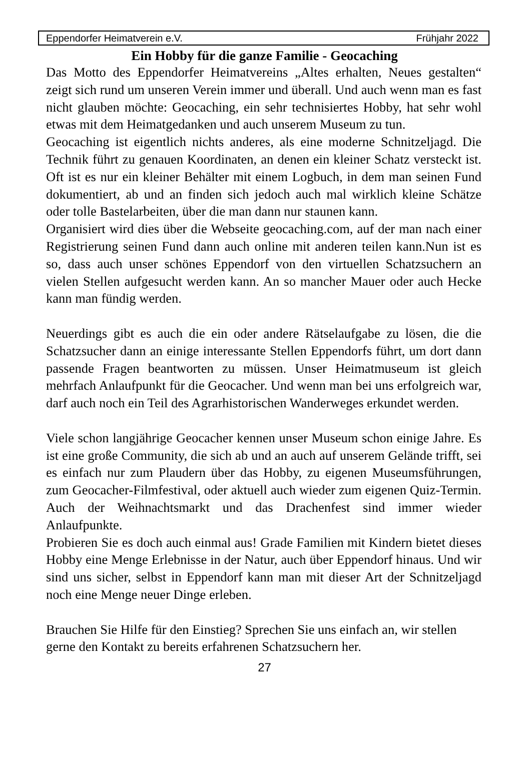Eppendorfer Heimatverein e.V. Frühjahr 2022
Ein Hobby für die ganze Familie - Geocaching
Das Motto des Eppendorfer Heimatvereins „Altes erhalten, Neues ge­stalten“ zeigt sich rund um unseren Verein immer und überall. Und auch wenn man es fast nicht glauben möchte: Geocaching, ein sehr tech­nisiertes Hobby, hat sehr wohl etwas mit dem Heimatgedanken und auch unserem Museum zu tun.
Geocaching ist eigentlich nichts anderes, als eine moderne Schnitzeljagd. Die Technik führt zu genauen Koordinaten, an denen ein kleiner Schatz versteckt ist. Oft ist es nur ein kleiner Behälter mit einem Logbuch, in dem man seinen Fund dokumentiert, ab und an finden sich jedoch auch mal wirklich kleine Schätze oder tolle Bastelarbeiten, über die man dann nur staunen kann.
Organisiert wird dies über die Webseite geocaching.com, auf der man nach einer Registrierung seinen Fund dann auch online mit anderen teilen kann.Nun ist es so, dass auch unser schönes Eppendorf von den virtuellen Schatzsuchern an vielen Stellen aufgesucht werden kann. An so mancher Mauer oder auch Hecke kann man fündig werden.
Neuerdings gibt es auch die ein oder andere Rätselaufgabe zu lösen, die die Schatzsucher dann an einige interessante Stellen Eppendorfs führt, um dort dann passende Fragen beantworten zu müssen. Unser Heimatmuseum ist gleich mehrfach Anlaufpunkt für die Geocacher. Und wenn man bei uns erfolgreich war, darf auch noch ein Teil des Agrarhistorischen Wanderweges erkundet werden.
Viele schon langjährige Geocacher kennen unser Museum schon einige Jahre. Es ist eine große Community, die sich ab und an auch auf unserem Gelände trifft, sei es einfach nur zum Plaudern über das Hobby, zu eigenen Museumsführungen, zum Geocacher-Filmfestival, oder aktuell auch wieder zum eigenen Quiz-Termin. Auch der Weihnachtsmarkt und das Drachenfest sind immer wieder Anlaufpunkte.
Probieren Sie es doch auch einmal aus! Grade Familien mit Kindern bietet dieses Hobby eine Menge Erlebnisse in der Natur, auch über Eppendorf hinaus. Und wir sind uns sicher, selbst in Eppendorf kann man mit dieser Art der Schnitzeljagd noch eine Menge neuer Dinge erleben.
Brauchen Sie Hilfe für den Einstieg? Sprechen Sie uns einfach an, wir stellen gerne den Kontakt zu bereits erfahrenen Schatzsuchern her.
27